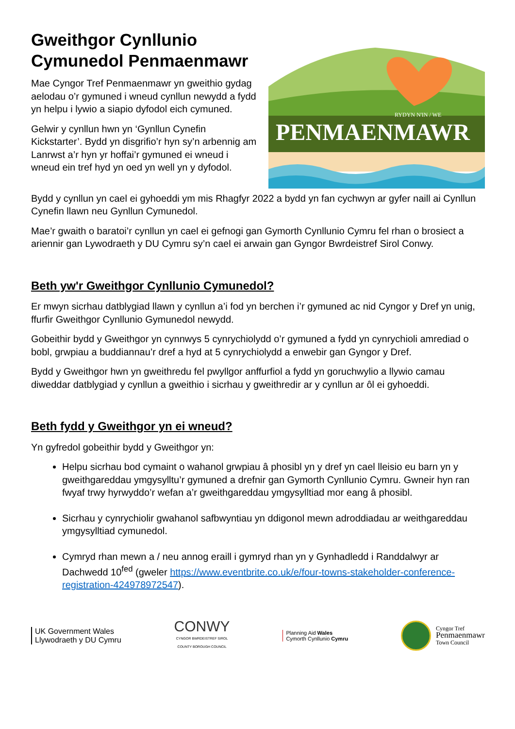Gweithgor Cynllunio Cymunedol Penmaenmawr
Mae Cyngor Tref Penmaenmawr yn gweithio gydag aelodau o’r gymuned i wneud cynllun newydd a fydd yn helpu i lywio a siapio dyfodol eich cymuned.
Gelwir y cynllun hwn yn ‘Gynllun Cynefin Kickstarter’. Bydd yn disgrifio’r hyn sy’n arbennig am Lanrwst a’r hyn yr hoffai’r gymuned ei wneud i wneud ein tref hyd yn oed yn well yn y dyfodol.
RYDYN N'IN / WE
PENMAENMAWR
Bydd y cynllun yn cael ei gyhoeddi ym mis Rhagfyr 2022 a bydd yn fan cychwyn ar gyfer naill ai Cynllun Cynefin llawn neu Gynllun Cymunedol.
Mae’r gwaith o baratoi’r cynllun yn cael ei gefnogi gan Gymorth Cynllunio Cymru fel rhan o brosiect a ariennir gan Lywodraeth y DU Cymru sy’n cael ei arwain gan Gyngor Bwrdeistref Sirol Conwy.
Beth yw'r Gweithgor Cynllunio Cymunedol?
Er mwyn sicrhau datblygiad llawn y cynllun a’i fod yn berchen i’r gymuned ac nid Cyngor y Dref yn unig, ffurfir Gweithgor Cynllunio Gymunedol newydd.
Gobeithir bydd y Gweithgor yn cynnwys 5 cynrychiolydd o’r gymuned a fydd yn cynrychioli amrediad o bobl, grwpiau a buddiannau’r dref a hyd at 5 cynrychiolydd a enwebir gan Gyngor y Dref.
Bydd y Gweithgor hwn yn gweithredu fel pwyllgor anffurfiol a fydd yn goruchwylio a llywio camau diweddar datblygiad y cynllun a gweithio i sicrhau y gweithredir ar y cynllun ar ôl ei gyhoeddi.
Beth fydd y Gweithgor yn ei wneud?
Yn gyfredol gobeithir bydd y Gweithgor yn:
Helpu sicrhau bod cymaint o wahanol grwpiau â phosibl yn y dref yn cael lleisio eu barn yn y gweithgareddau ymgysylltu’r gymuned a drefnir gan Gymorth Cynllunio Cymru. Gwneir hyn ran fwyaf trwy hyrwyddo’r wefan a’r gweithgareddau ymgysylltiad mor eang â phosibl.
Sicrhau y cynrychiolir gwahanol safbwyntiau yn ddigonol mewn adroddiadau ar weithgareddau ymgysylltiad cymunedol.
Cymryd rhan mewn a / neu annog eraill i gymryd rhan yn y Gynhadledd i Randdalwyr ar Dachwedd 10<sup>fed</sup> (gweler https://www.eventbrite.co.uk/e/four-towns-stakeholder-conference-registration-424978972547).
UK Government Wales
Llywodraeth y DU Cymru
CONWY
CYNGOR BWRDEISTREF SIROL
COUNTY BOROUGH COUNCIL
Planning Aid Wales
Cymorth Cynllunio Cymru
Cyngor Tref
Penmaenmawr
Town Council